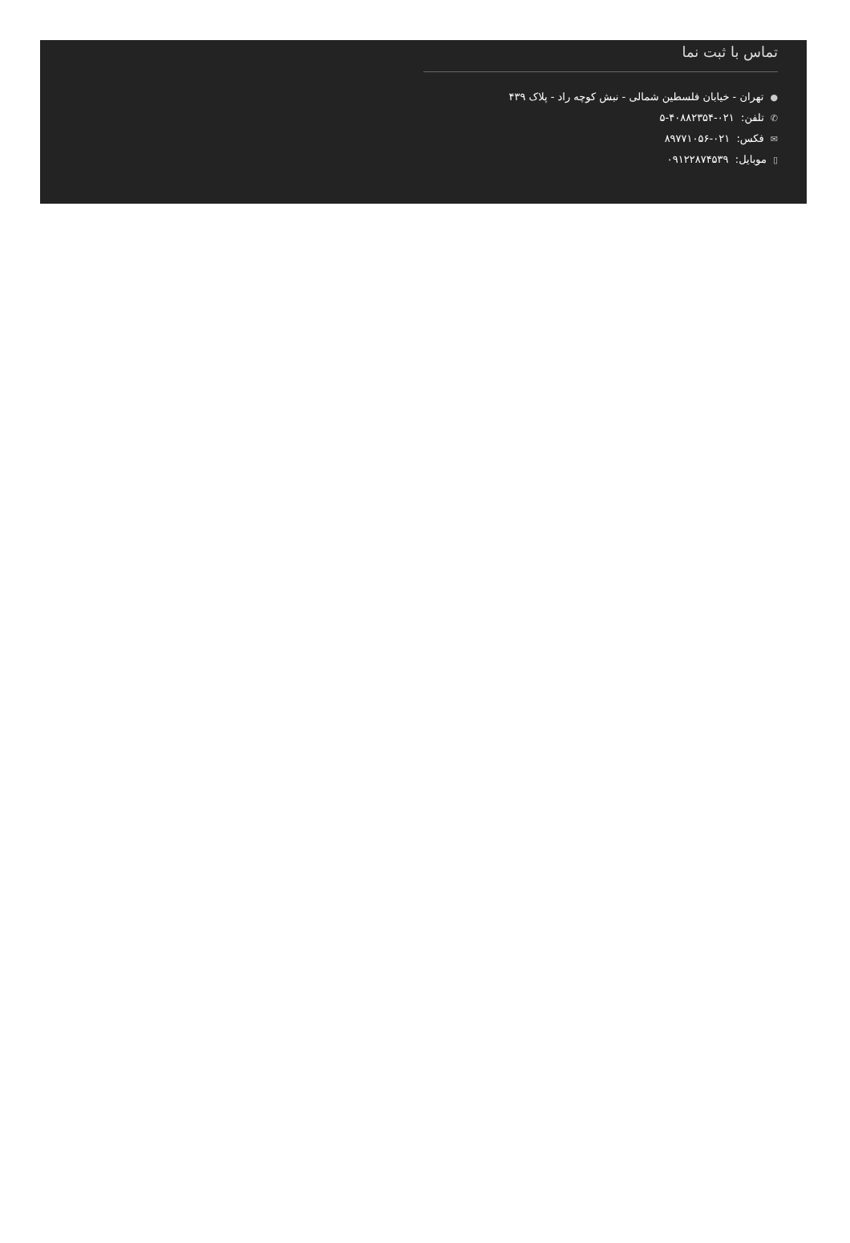تماس با ثبت نما
●تهران - خیابان فلسطین شمالی - نبش کوچه راد - پلاک ۴۳۹
✆تلفن: ۰۲۱-۴۰۸۸۲۳۵۴-۵
✉فکس: ۰۲۱-۸۹۷۷۱۰۵۶
▯موبایل: ۰۹۱۲۲۸۷۴۵۳۹